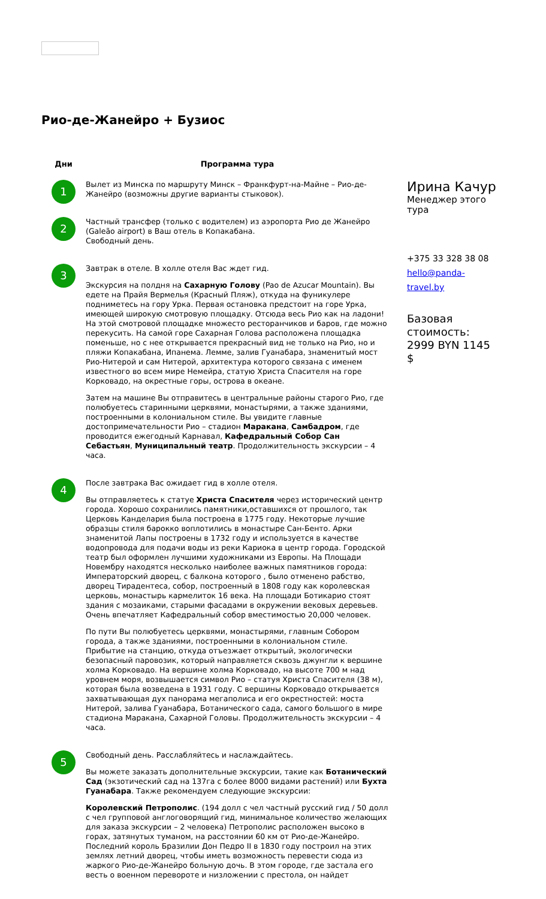Рио-де-Жанейро + Бузиос
| Дни | Программа тура |
| --- | --- |
| 1 | Вылет из Минска по маршруту Минск – Франкфурт-на-Майне – Рио-де-Жанейро (возможны другие варианты стыковок). |
| 2 | Частный трансфер (только с водителем) из аэропорта Рио де Жанейро (Galeão airport) в Ваш отель в Копакабана. Свободный день. |
| 3 | Завтрак в отеле. В холле отеля Вас ждет гид. Экскурсия на полдня на Сахарную Голову (Pao de Azucar Mountain). Вы едете на Прайя Вермелья (Красный Пляж), откуда на фуникулере подниметесь на гору Урка. Первая остановка предстоит на горе Урка, имеющей широкую смотровую площадку. Отсюда весь Рио как на ладони! На этой смотровой площадке множесто ресторанчиков и баров, где можно перекусить. На самой горе Сахарная Голова расположена площадка поменьше, но с нее открывается прекрасный вид не только на Рио, но и пляжи Копакабана, Ипанема. Лемме, залив Гуанабара, знаменитый мост Рио-Нитерой и сам Нитерой, архитектура которого связана с именем известного во всем мире Немейра, статую Христа Спасителя на горе Корковадо, на окрестные горы, острова в океане. Затем на машине Вы отправитесь в центральные районы старого Рио, где полюбуетесь старинными церквями, монастырями, а также зданиями, построенными в колониальном стиле. Вы увидите главные достопримечательности Рио – стадион Маракана , Самбадром , где проводится ежегодный Карнавал, Кафедральный Собор Сан Себастьян , Муниципальный театр . Продолжительность экскурсии – 4 часа. |
| 4 | После завтрака Вас ожидает гид в холле отеля. Вы отправляетесь к статуе Христа Спасителя через исторический центр города. Хорошо сохранились памятники,оставшихся от прошлого, так Церковь Канделария была построена в 1775 году. Некоторые лучшие образцы стиля барокко воплотились в монастыре Сан-Бенто. Арки знаменитой Лапы построены в 1732 году и используется в качестве водопровода для подачи воды из реки Кариока в центр города. Городской театр был оформлен лучшими художниками из Европы. На Площади Новембру находятся несколько наиболее важных памятников города: Императорский дворец, с балкона которого , было отменено рабство, дворец Тирадентеса, собор, построенный в 1808 году как королевская церковь, монастырь кармелиток 16 века. На площади Ботикарио стоят здания с мозаиками, старыми фасадами в окружении вековых деревьев. Очень впечатляет Кафедральный собор вместимостью 20,000 человек. По пути Вы полюбуетесь церквями, монастырями, главным Собором города, а также зданиями, построенными в колониальном стиле. Прибытие на станцию, откуда отъезжает открытый, экологически безопасный паровозик, который направляется сквозь джунгли к вершине холма Корковадо. На вершине холма Корковадо, на высоте 700 м над уровнем моря, возвышается символ Рио – статуя Христа Спасителя (38 м), которая была возведена в 1931 году. С вершины Корковадо открывается захватывающая дух панорама мегаполиса и его окрестностей: моста Нитерой, залива Гуанабара, Ботанического сада, самого большого в мире стадиона Маракана, Сахарной Головы. Продолжительность экскурсии – 4 часа. |
| 5 | Свободный день. Расслабляйтесь и наслаждайтесь. Вы можете заказать дополнительные экскурсии, такие как Ботанический Сад (экзотический сад на 137га с более 8000 видами растений) или Бухта Гуанабара . Также рекомендуем следующие экскурсии: Королевский Петрополис . (194 долл с чел частный русский гид / 50 долл с чел групповой англоговорящий гид, минимальное количество желающих для заказа экскурсии – 2 человека) Петрополис расположен высоко в горах, затянутых туманом, на расстоянии 60 км от Рио-де-Жанейро. Последний король Бразилии Дон Педро II в 1830 году построил на этих землях летний дворец, чтобы иметь возможность перевести сюда из жаркого Рио-де-Жанейро больную дочь. В этом городе, где застала его весть о военном перевороте и низложении с престола, он найдет |
Ирина Качур
Менеджер этого тура
+375 33 328 38 08
hello@panda-travel.by
Базовая стоимость: 2999 BYN 1145 $